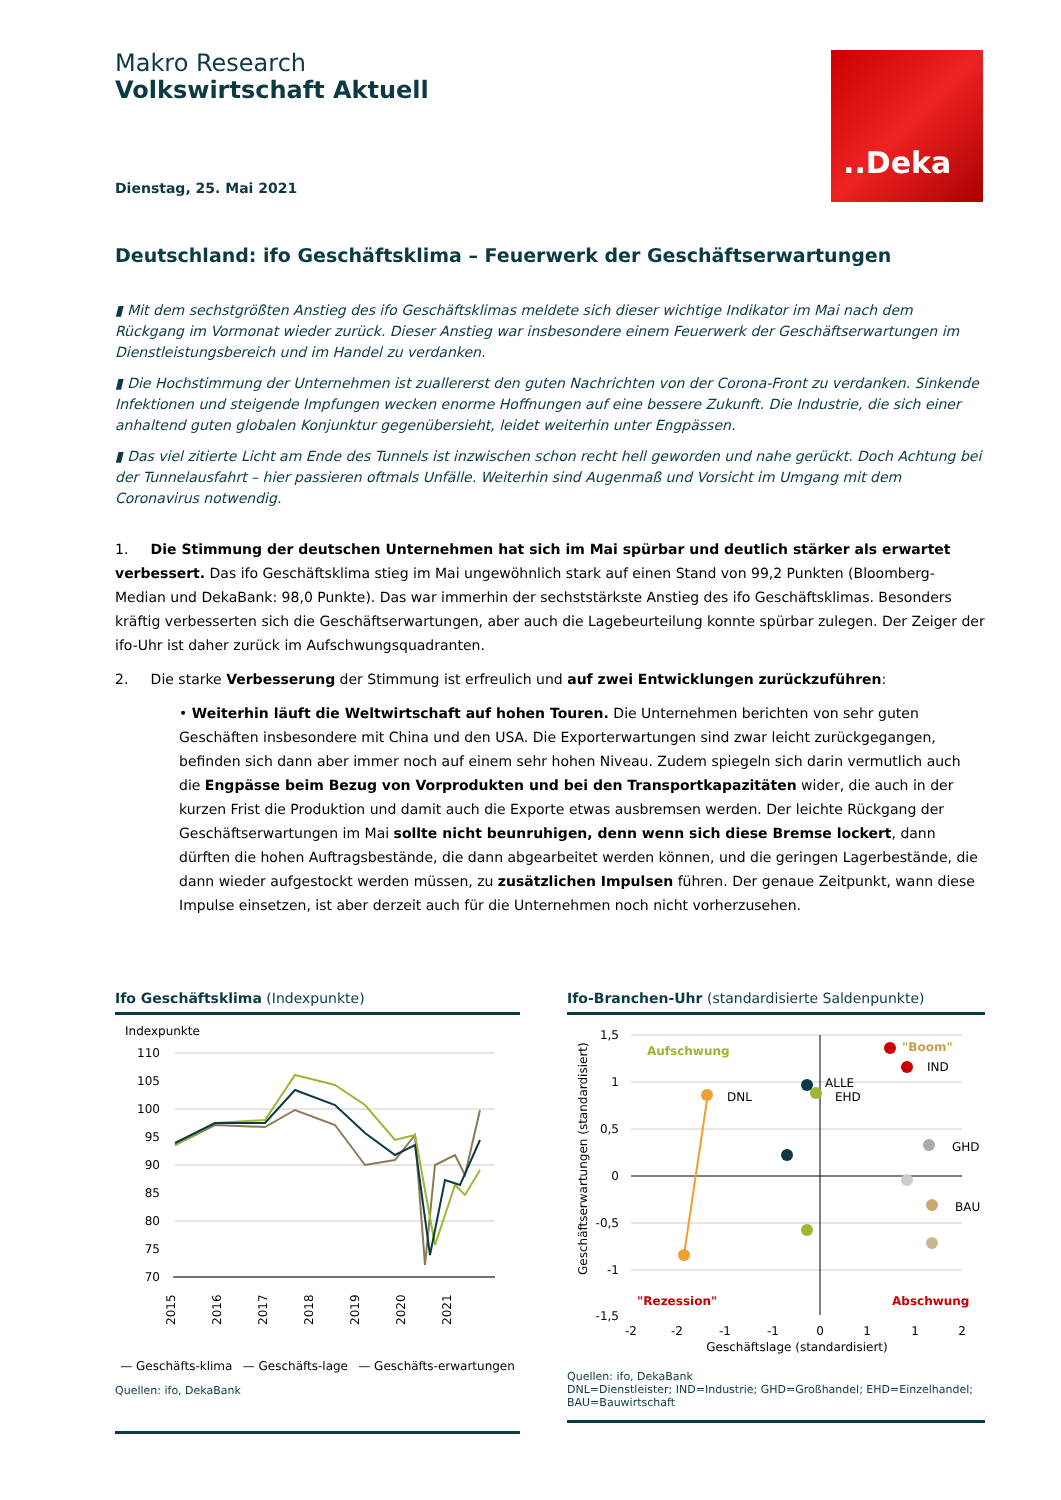Makro Research
Volkswirtschaft Aktuell
..Deka
Dienstag, 25. Mai 2021
Deutschland: ifo Geschäftsklima – Feuerwerk der Geschäftserwartungen
▮ Mit dem sechstgrößten Anstieg des ifo Geschäftsklimas meldete sich dieser wichtige Indikator im Mai nach dem Rückgang im Vormonat wieder zurück. Dieser Anstieg war insbesondere einem Feuerwerk der Geschäftserwartungen im Dienstleistungs­bereich und im Handel zu verdanken.
▮ Die Hochstimmung der Unternehmen ist zuallererst den guten Nachrichten von der Corona-Front zu verdanken. Sinkende Infektionen und steigende Impfungen wecken enorme Hoffnungen auf eine bessere Zukunft. Die Industrie, die sich einer an­haltend guten globalen Konjunktur gegenübersieht, leidet weiterhin unter Engpässen.
▮ Das viel zitierte Licht am Ende des Tunnels ist inzwischen schon recht hell geworden und nahe gerückt. Doch Achtung bei der Tunnelausfahrt – hier passieren oftmals Unfälle. Weiterhin sind Augenmaß und Vorsicht im Umgang mit dem Coronavirus notwendig.
1. Die Stimmung der deutschen Unternehmen hat sich im Mai spürbar und deutlich stärker als erwartet verbes­sert. Das ifo Geschäftsklima stieg im Mai ungewöhnlich stark auf einen Stand von 99,2 Punkten (Bloomberg-Median und De­kaBank: 98,0 Punkte). Das war immerhin der sechststärkste Anstieg des ifo Geschäftsklimas. Besonders kräftig verbesserten sich die Geschäftserwartungen, aber auch die Lagebeurteilung konnte spürbar zulegen. Der Zeiger der ifo-Uhr ist daher zurück im Aufschwungsquadranten.
2. Die starke Verbesserung der Stimmung ist erfreulich und auf zwei Entwicklungen zurückzuführen:
• Weiterhin läuft die Weltwirtschaft auf hohen Touren. Die Unternehmen berichten von sehr guten Geschäften insbesondere mit China und den USA. Die Exporterwartungen sind zwar leicht zurückgegangen, befinden sich dann aber immer noch auf einem sehr hohen Niveau. Zudem spiegeln sich darin vermutlich auch die Engpässe beim Be­zug von Vorprodukten und bei den Transportkapazitäten wider, die auch in der kurzen Frist die Produktion und damit auch die Exporte etwas ausbremsen werden. Der leichte Rückgang der Geschäftserwartungen im Mai sollte nicht beunruhigen, denn wenn sich diese Bremse lockert, dann dürften die hohen Auftragsbestände, die dann abgearbeitet werden können, und die geringen Lagerbestände, die dann wieder aufgestockt werden müssen, zu zu­sätzlichen Impulsen führen. Der genaue Zeitpunkt, wann diese Impulse einsetzen, ist aber derzeit auch für die Un­ternehmen noch nicht vorherzusehen.
Ifo Geschäftsklima (Indexpunkte)
Indexpunkte
110
105
100
95
90
85
80
75
70
2015
2016
2017
2018
2019
2020
2021
— Geschäfts-klima — Geschäfts-lage — Geschäfts-erwartungen
Quellen: ifo, DekaBank
Ifo-Branchen-Uhr (standardisierte Saldenpunkte)
1,5
1
0,5
0
-0,5
-1
-1,5
Aufschwung
"Boom"
"Rezession"
Abschwung
DNL
ALLE
EHD
IND
GHD
BAU
-2
-2
-1
-1
0
1
1
2
Geschäftslage (standardisiert)
Geschäftserwartungen (standardisiert)
Quellen: ifo, DekaBank
DNL=Dienstleister; IND=Industrie; GHD=Großhandel; EHD=Einzelhandel; BAU=Bauwirtschaft